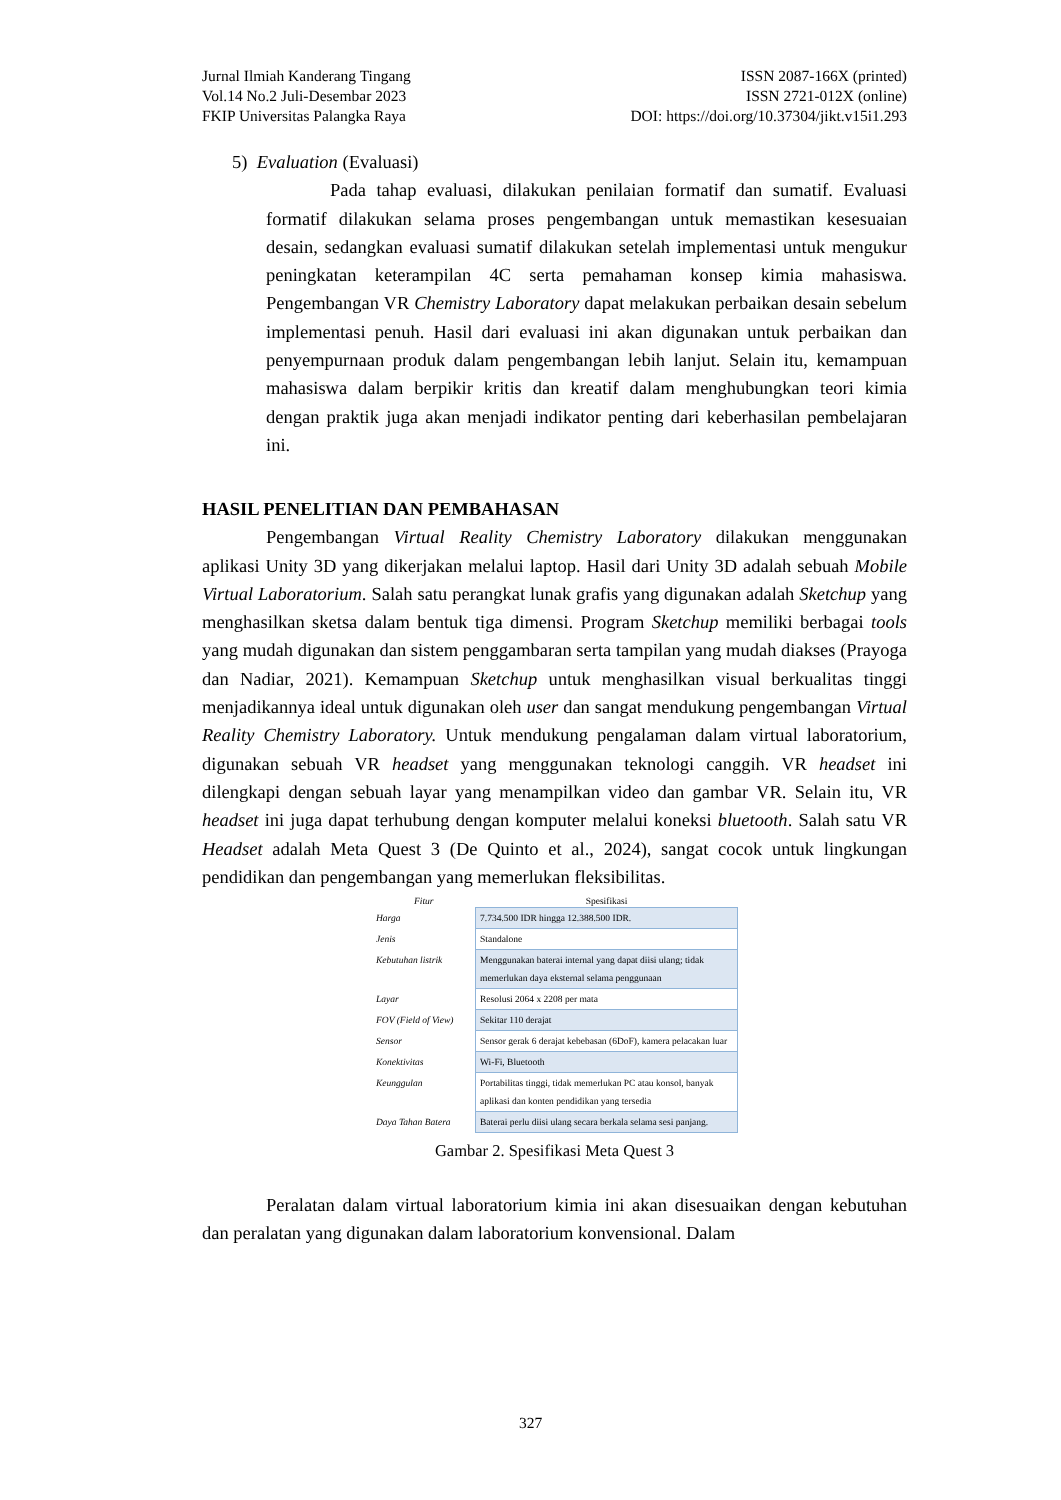Jurnal Ilmiah Kanderang Tingang
Vol.14 No.2 Juli-Desembar 2023
FKIP Universitas Palangka Raya
ISSN 2087-166X (printed)
ISSN 2721-012X (online)
DOI: https://doi.org/10.37304/jikt.v15i1.293
5) Evaluation (Evaluasi)
Pada tahap evaluasi, dilakukan penilaian formatif dan sumatif. Evaluasi formatif dilakukan selama proses pengembangan untuk memastikan kesesuaian desain, sedangkan evaluasi sumatif dilakukan setelah implementasi untuk mengukur peningkatan keterampilan 4C serta pemahaman konsep kimia mahasiswa. Pengembangan VR Chemistry Laboratory dapat melakukan perbaikan desain sebelum implementasi penuh. Hasil dari evaluasi ini akan digunakan untuk perbaikan dan penyempurnaan produk dalam pengembangan lebih lanjut. Selain itu, kemampuan mahasiswa dalam berpikir kritis dan kreatif dalam menghubungkan teori kimia dengan praktik juga akan menjadi indikator penting dari keberhasilan pembelajaran ini.
HASIL PENELITIAN DAN PEMBAHASAN
Pengembangan Virtual Reality Chemistry Laboratory dilakukan menggunakan aplikasi Unity 3D yang dikerjakan melalui laptop. Hasil dari Unity 3D adalah sebuah Mobile Virtual Laboratorium. Salah satu perangkat lunak grafis yang digunakan adalah Sketchup yang menghasilkan sketsa dalam bentuk tiga dimensi. Program Sketchup memiliki berbagai tools yang mudah digunakan dan sistem penggambaran serta tampilan yang mudah diakses (Prayoga dan Nadiar, 2021). Kemampuan Sketchup untuk menghasilkan visual berkualitas tinggi menjadikannya ideal untuk digunakan oleh user dan sangat mendukung pengembangan Virtual Reality Chemistry Laboratory. Untuk mendukung pengalaman dalam virtual laboratorium, digunakan sebuah VR headset yang menggunakan teknologi canggih. VR headset ini dilengkapi dengan sebuah layar yang menampilkan video dan gambar VR. Selain itu, VR headset ini juga dapat terhubung dengan komputer melalui koneksi bluetooth. Salah satu VR Headset adalah Meta Quest 3 (De Quinto et al., 2024), sangat cocok untuk lingkungan pendidikan dan pengembangan yang memerlukan fleksibilitas.
| Fitur | Spesifikasi |
| --- | --- |
| Harga | 7.734.500 IDR hingga 12.388.500 IDR. |
| Jenis | Standalone |
| Kebutuhan listrik | Menggunakan baterai internal yang dapat diisi ulang; tidak memerlukan daya eksternal selama penggunaan |
| Layar | Resolusi 2064 x 2208 per mata |
| FOV (Field of View) | Sekitar 110 derajat |
| Sensor | Sensor gerak 6 derajat kebebasan (6DoF), kamera pelacakan luar |
| Konektivitas | Wi-Fi, Bluetooth |
| Keunggulan | Portabilitas tinggi, tidak memerlukan PC atau konsol, banyak aplikasi dan konten pendidikan yang tersedia |
| Daya Tahan Batera | Baterai perlu diisi ulang secara berkala selama sesi panjang. |
Gambar 2. Spesifikasi Meta Quest 3
Peralatan dalam virtual laboratorium kimia ini akan disesuaikan dengan kebutuhan dan peralatan yang digunakan dalam laboratorium konvensional. Dalam
327